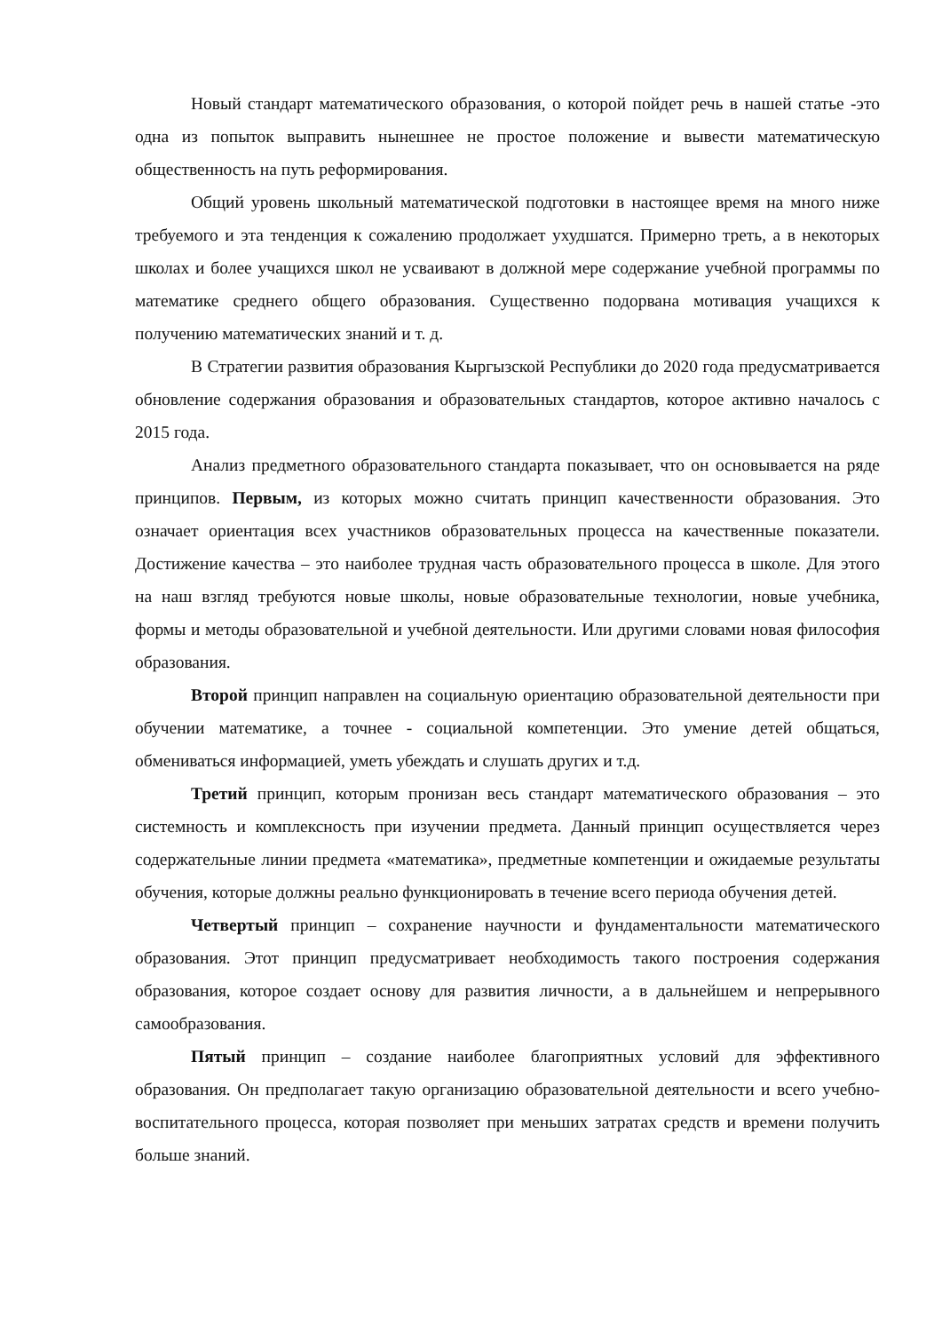Новый стандарт математического образования, о которой пойдет речь в нашей статье -это одна из попыток выправить нынешнее не простое положение и вывести математическую общественность на путь реформирования.
Общий уровень школьный математической подготовки в настоящее время на много ниже требуемого и эта тенденция к сожалению продолжает ухудшатся. Примерно треть, а в некоторых школах и более учащихся школ не усваивают в должной мере содержание учебной программы по математике среднего общего образования. Существенно подорвана мотивация учащихся к получению математических знаний и т. д.
В Стратегии развития образования Кыргызской Республики до 2020 года предусматривается обновление содержания образования и образовательных стандартов, которое активно началось с 2015 года.
Анализ предметного образовательного стандарта показывает, что он основывается на ряде принципов. Первым, из которых можно считать принцип качественности образования. Это означает ориентация всех участников образовательных процесса на качественные показатели. Достижение качества – это наиболее трудная часть образовательного процесса в школе. Для этого на наш взгляд требуются новые школы, новые образовательные технологии, новые учебника, формы и методы образовательной и учебной деятельности. Или другими словами новая философия образования.
Второй принцип направлен на социальную ориентацию образовательной деятельности при обучении математике, а точнее - социальной компетенции. Это умение детей общаться, обмениваться информацией, уметь убеждать и слушать других и т.д.
Третий принцип, которым пронизан весь стандарт математического образования – это системность и комплексность при изучении предмета. Данный принцип осуществляется через содержательные линии предмета «математика», предметные компетенции и ожидаемые результаты обучения, которые должны реально функционировать в течение всего периода обучения детей.
Четвертый принцип – сохранение научности и фундаментальности математического образования. Этот принцип предусматривает необходимость такого построения содержания образования, которое создает основу для развития личности, а в дальнейшем и непрерывного самообразования.
Пятый принцип – создание наиболее благоприятных условий для эффективного образования. Он предполагает такую организацию образовательной деятельности и всего учебно-воспитательного процесса, которая позволяет при меньших затратах средств и времени получить больше знаний.